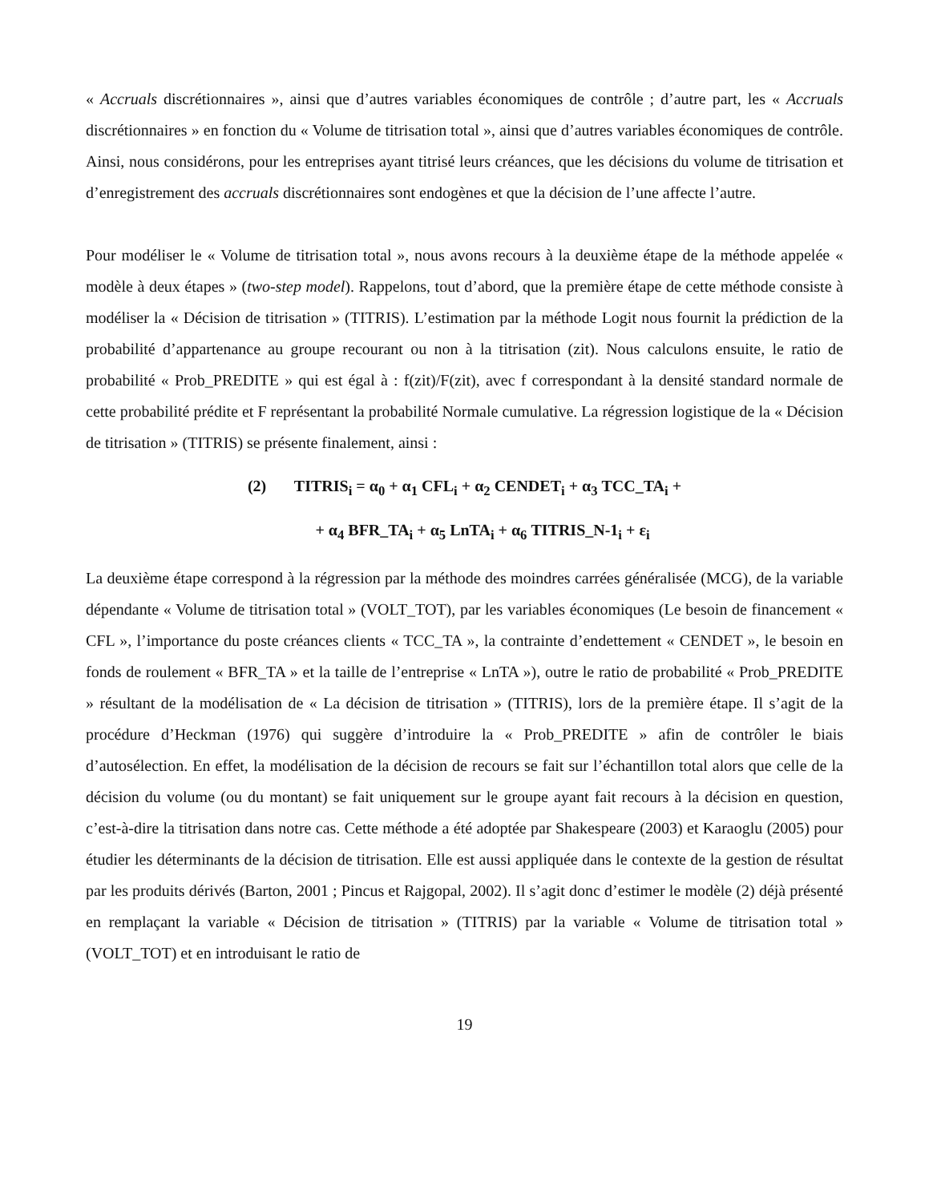« Accruals discrétionnaires », ainsi que d’autres variables économiques de contrôle ; d’autre part, les « Accruals discrétionnaires » en fonction du « Volume de titrisation total », ainsi que d’autres variables économiques de contrôle. Ainsi, nous considérons, pour les entreprises ayant titrisé leurs créances, que les décisions du volume de titrisation et d’enregistrement des accruals discrétionnaires sont endogènes et que la décision de l’une affecte l’autre.
Pour modéliser le « Volume de titrisation total », nous avons recours à la deuxième étape de la méthode appelée « modèle à deux étapes » (two-step model). Rappelons, tout d’abord, que la première étape de cette méthode consiste à modéliser la « Décision de titrisation » (TITRIS). L’estimation par la méthode Logit nous fournit la prédiction de la probabilité d’appartenance au groupe recourant ou non à la titrisation (zit). Nous calculons ensuite, le ratio de probabilité « Prob_PREDITE » qui est égal à : f(zit)/F(zit), avec f correspondant à la densité standard normale de cette probabilité prédite et F représentant la probabilité Normale cumulative. La régression logistique de la « Décision de titrisation » (TITRIS) se présente finalement, ainsi :
(2) TITRIS<sub>i</sub> = α<sub>0</sub> + α<sub>1</sub> CFL<sub>i</sub> + α<sub>2</sub> CENDET<sub>i</sub> + α<sub>3</sub> TCC_TA<sub>i</sub> +
+ α<sub>4</sub> BFR_TA<sub>i</sub> + α<sub>5</sub> LnTA<sub>i</sub> + α<sub>6</sub> TITRIS_N-1<sub>i</sub> + ε<sub>i</sub>
La deuxième étape correspond à la régression par la méthode des moindres carrées généralisée (MCG), de la variable dépendante « Volume de titrisation total » (VOLT_TOT), par les variables économiques (Le besoin de financement « CFL », l’importance du poste créances clients « TCC_TA », la contrainte d’endettement « CENDET », le besoin en fonds de roulement « BFR_TA » et la taille de l’entreprise « LnTA »), outre le ratio de probabilité « Prob_PREDITE » résultant de la modélisation de « La décision de titrisation » (TITRIS), lors de la première étape. Il s’agit de la procédure d’Heckman (1976) qui suggère d’introduire la « Prob_PREDITE » afin de contrôler le biais d’autosélection. En effet, la modélisation de la décision de recours se fait sur l’échantillon total alors que celle de la décision du volume (ou du montant) se fait uniquement sur le groupe ayant fait recours à la décision en question, c’est-à-dire la titrisation dans notre cas. Cette méthode a été adoptée par Shakespeare (2003) et Karaoglu (2005) pour étudier les déterminants de la décision de titrisation. Elle est aussi appliquée dans le contexte de la gestion de résultat par les produits dérivés (Barton, 2001 ; Pincus et Rajgopal, 2002). Il s’agit donc d’estimer le modèle (2) déjà présenté en remplaçant la variable « Décision de titrisation » (TITRIS) par la variable « Volume de titrisation total » (VOLT_TOT) et en introduisant le ratio de
19